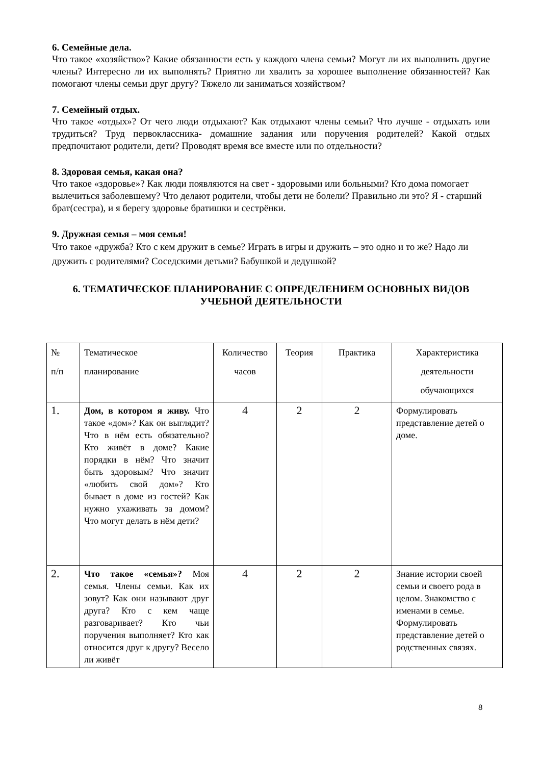6. Семейные дела.
Что такое «хозяйство»? Какие обязанности есть у каждого члена семьи? Могут ли их выполнить другие члены? Интересно ли их выполнять? Приятно ли хвалить за хорошее выполнение обязанностей? Как помогают члены семьи друг другу? Тяжело ли заниматься хозяйством?
7. Семейный отдых.
Что такое «отдых»? От чего люди отдыхают? Как отдыхают члены семьи? Что лучше - отдыхать или трудиться? Труд первоклассника- домашние задания или поручения родителей? Какой отдых предпочитают родители, дети? Проводят время все вместе или по отдельности?
8. Здоровая семья, какая она?
Что такое «здоровье»? Как люди появляются на свет - здоровыми или больными? Кто дома помогает вылечиться заболевшему? Что делают родители, чтобы дети не болели? Правильно ли это? Я - старший брат(сестра), и я берегу здоровье братишки и сестрёнки.
9. Дружная семья – моя семья!
Что такое «дружба? Кто с кем дружит в семье? Играть в игры и дружить – это одно и то же? Надо ли дружить с родителями? Соседскими детьми? Бабушкой и дедушкой?
6. ТЕМАТИЧЕСКОЕ ПЛАНИРОВАНИЕ С ОПРЕДЕЛЕНИЕМ ОСНОВНЫХ ВИДОВ УЧЕБНОЙ ДЕЯТЕЛЬНОСТИ
| № п/п | Тематическое планирование | Количество часов | Теория | Практика | Характеристика деятельности обучающихся |
| --- | --- | --- | --- | --- | --- |
| 1. | Дом, в котором я живу. Что такое «дом»? Как он выглядит? Что в нём есть обязательно? Кто живёт в доме? Какие порядки в нём? Что значит быть здоровым? Что значит «любить свой дом»? Кто бывает в доме из гостей? Как нужно ухаживать за домом? Что могут делать в нём дети? | 4 | 2 | 2 | Формулировать представление детей о доме. |
| 2. | Что такое «семья»? Моя семья. Члены семьи. Как их зовут? Как они называют друг друга? Кто с кем чаще разговаривает? Кто чьи поручения выполняет? Кто как относится друг к другу? Весело ли живёт | 4 | 2 | 2 | Знание истории своей семьи и своего рода в целом. Знакомство с именами в семье. Формулировать представление детей о родственных связях. |
8